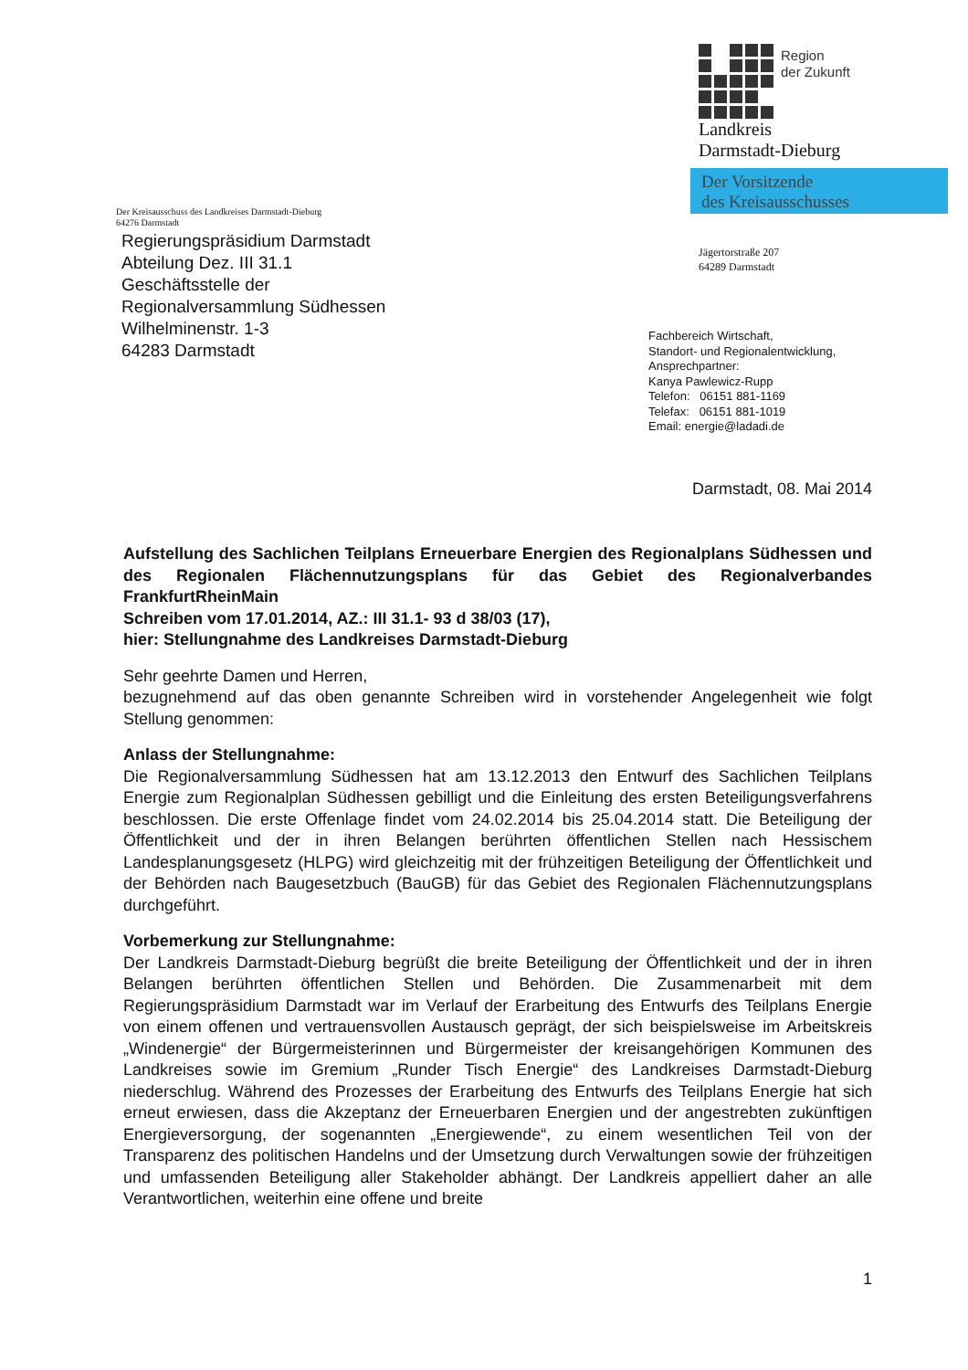Region
der Zukunft
Landkreis
Darmstadt-Dieburg
Der Vorsitzende
des Kreisausschusses
Der Kreisausschuss des Landkreises Darmstadt-Dieburg
64276 Darmstadt
Regierungspräsidium Darmstadt
Abteilung Dez. III 31.1
Geschäftsstelle der
Regionalversammlung Südhessen
Wilhelminenstr. 1-3
64283 Darmstadt
Jägertorstraße 207
64289 Darmstadt
Fachbereich Wirtschaft,
Standort- und Regionalentwicklung,
Ansprechpartner:
Kanya Pawlewicz-Rupp
Telefon: 06151 881-1169
Telefax: 06151 881-1019
Email: energie@ladadi.de
Darmstadt, 08. Mai 2014
Aufstellung des Sachlichen Teilplans Erneuerbare Energien des Regionalplans Südhessen und des Regionalen Flächennutzungsplans für das Gebiet des Regionalverbandes FrankfurtRheinMain
Schreiben vom 17.01.2014, AZ.: III 31.1- 93 d 38/03 (17),
hier: Stellungnahme des Landkreises Darmstadt-Dieburg
Sehr geehrte Damen und Herren,
bezugnehmend auf das oben genannte Schreiben wird in vorstehender Angelegenheit wie folgt Stellung genommen:
Anlass der Stellungnahme:
Die Regionalversammlung Südhessen hat am 13.12.2013 den Entwurf des Sachlichen Teilplans Energie zum Regionalplan Südhessen gebilligt und die Einleitung des ersten Beteiligungsverfahrens beschlossen. Die erste Offenlage findet vom 24.02.2014 bis 25.04.2014 statt. Die Beteiligung der Öffentlichkeit und der in ihren Belangen berührten öffentlichen Stellen nach Hessischem Landesplanungsgesetz (HLPG) wird gleichzeitig mit der frühzeitigen Beteiligung der Öffentlichkeit und der Behörden nach Baugesetzbuch (BauGB) für das Gebiet des Regionalen Flächennutzungsplans durchgeführt.
Vorbemerkung zur Stellungnahme:
Der Landkreis Darmstadt-Dieburg begrüßt die breite Beteiligung der Öffentlichkeit und der in ihren Belangen berührten öffentlichen Stellen und Behörden. Die Zusammenarbeit mit dem Regierungspräsidium Darmstadt war im Verlauf der Erarbeitung des Entwurfs des Teilplans Energie von einem offenen und vertrauensvollen Austausch geprägt, der sich beispielsweise im Arbeitskreis „Windenergie“ der Bürgermeisterinnen und Bürgermeister der kreisangehörigen Kommunen des Landkreises sowie im Gremium „Runder Tisch Energie“ des Landkreises Darmstadt-Dieburg niederschlug. Während des Prozesses der Erarbeitung des Entwurfs des Teilplans Energie hat sich erneut erwiesen, dass die Akzeptanz der Erneuerbaren Energien und der angestrebten zukünftigen Energieversorgung, der sogenannten „Energiewende“, zu einem wesentlichen Teil von der Transparenz des politischen Handelns und der Umsetzung durch Verwaltungen sowie der frühzeitigen und umfassenden Beteiligung aller Stakeholder abhängt. Der Landkreis appelliert daher an alle Verantwortlichen, weiterhin eine offene und breite
1